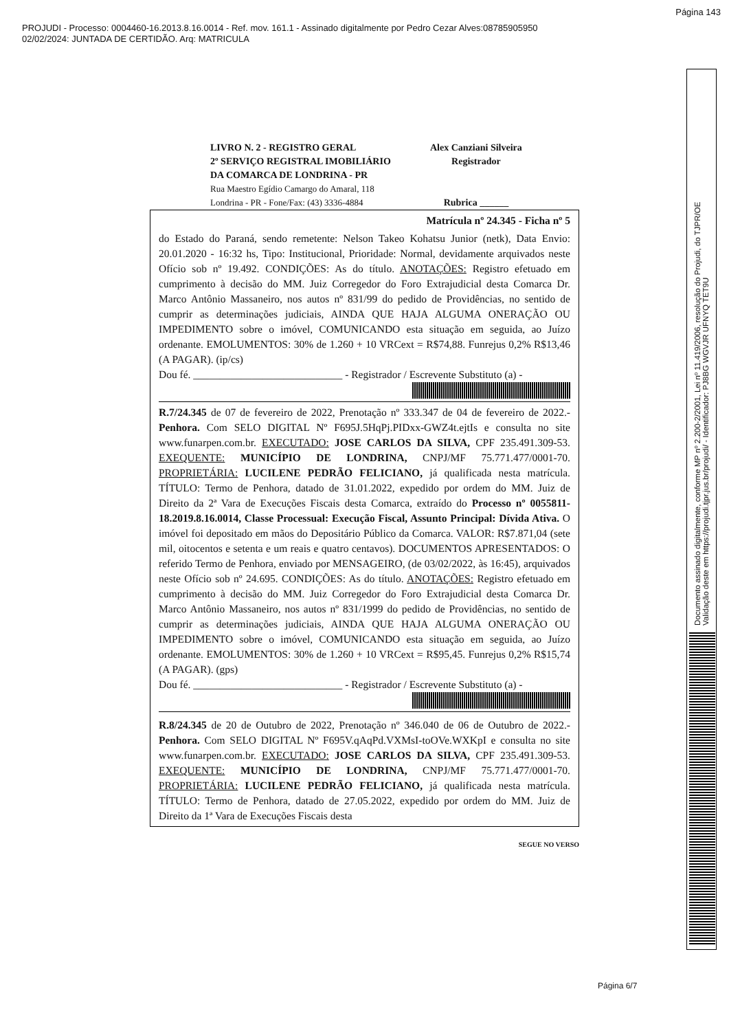Página 143
PROJUDI - Processo: 0004460-16.2013.8.16.0014 - Ref. mov. 161.1 - Assinado digitalmente por Pedro Cezar Alves:08785905950
02/02/2024: JUNTADA DE CERTIDÃO. Arq: MATRICULA
Documento assinado digitalmente, conforme MP nº 2.200-2/2001, Lei nº 11.419/2006, resolução do Projudi, do TJPR/OE
Validação deste em https://projudi.tjpr.jus.br/projudi/ - Identificador: PJ8BG WGVJR UFNYQ TET9U
LIVRO N. 2 - REGISTRO GERAL
2º SERVIÇO REGISTRAL IMOBILIÁRIO
DA COMARCA DE LONDRINA - PR
Rua Maestro Egídio Camargo do Amaral, 118
Londrina - PR - Fone/Fax: (43) 3336-4884
Alex Canziani Silveira
Registrador
Rubrica ______
Matrícula nº 24.345 - Ficha nº 5
do Estado do Paraná, sendo remetente: Nelson Takeo Kohatsu Junior (netk), Data Envio: 20.01.2020 - 16:32 hs, Tipo: Institucional, Prioridade: Normal, devidamente arquivados neste Ofício sob nº 19.492. CONDIÇÕES: As do título. ANOTAÇÕES: Registro efetuado em cumprimento à decisão do MM. Juiz Corregedor do Foro Extrajudicial desta Comarca Dr. Marco Antônio Massaneiro, nos autos nº 831/99 do pedido de Providências, no sentido de cumprir as determinações judiciais, AINDA QUE HAJA ALGUMA ONERAÇÃO OU IMPEDIMENTO sobre o imóvel, COMUNICANDO esta situação em seguida, ao Juízo ordenante. EMOLUMENTOS: 30% de 1.260 + 10 VRCext = R$74,88. Funrejus 0,2% R$13,46 (A PAGAR). (ip/cs)
Dou fé. ____________________________ - Registrador / Escrevente Substituto (a) -
R.7/24.345 de 07 de fevereiro de 2022, Prenotação nº 333.347 de 04 de fevereiro de 2022.- Penhora. Com SELO DIGITAL Nº F695J.5HqPj.PIDxx-GWZ4t.ejtIs e consulta no site www.funarpen.com.br. EXECUTADO: JOSE CARLOS DA SILVA, CPF 235.491.309-53. EXEQUENTE: MUNICÍPIO DE LONDRINA, CNPJ/MF 75.771.477/0001-70. PROPRIETÁRIA: LUCILENE PEDRÃO FELICIANO, já qualificada nesta matrícula. TÍTULO: Termo de Penhora, datado de 31.01.2022, expedido por ordem do MM. Juiz de Direito da 2ª Vara de Execuções Fiscais desta Comarca, extraído do Processo nº 0055811-18.2019.8.16.0014, Classe Processual: Execução Fiscal, Assunto Principal: Dívida Ativa. O imóvel foi depositado em mãos do Depositário Público da Comarca. VALOR: R$7.871,04 (sete mil, oitocentos e setenta e um reais e quatro centavos). DOCUMENTOS APRESENTADOS: O referido Termo de Penhora, enviado por MENSAGEIRO, (de 03/02/2022, às 16:45), arquivados neste Ofício sob nº 24.695. CONDIÇÕES: As do título. ANOTAÇÕES: Registro efetuado em cumprimento à decisão do MM. Juiz Corregedor do Foro Extrajudicial desta Comarca Dr. Marco Antônio Massaneiro, nos autos nº 831/1999 do pedido de Providências, no sentido de cumprir as determinações judiciais, AINDA QUE HAJA ALGUMA ONERAÇÃO OU IMPEDIMENTO sobre o imóvel, COMUNICANDO esta situação em seguida, ao Juízo ordenante. EMOLUMENTOS: 30% de 1.260 + 10 VRCext = R$95,45. Funrejus 0,2% R$15,74 (A PAGAR). (gps)
Dou fé. ____________________________ - Registrador / Escrevente Substituto (a) -
R.8/24.345 de 20 de Outubro de 2022, Prenotação nº 346.040 de 06 de Outubro de 2022.- Penhora. Com SELO DIGITAL Nº F695V.qAqPd.VXMsI-toOVe.WXKpI e consulta no site www.funarpen.com.br. EXECUTADO: JOSE CARLOS DA SILVA, CPF 235.491.309-53. EXEQUENTE: MUNICÍPIO DE LONDRINA, CNPJ/MF 75.771.477/0001-70. PROPRIETÁRIA: LUCILENE PEDRÃO FELICIANO, já qualificada nesta matrícula. TÍTULO: Termo de Penhora, datado de 27.05.2022, expedido por ordem do MM. Juiz de Direito da 1ª Vara de Execuções Fiscais desta
SEGUE NO VERSO
Página 6/7